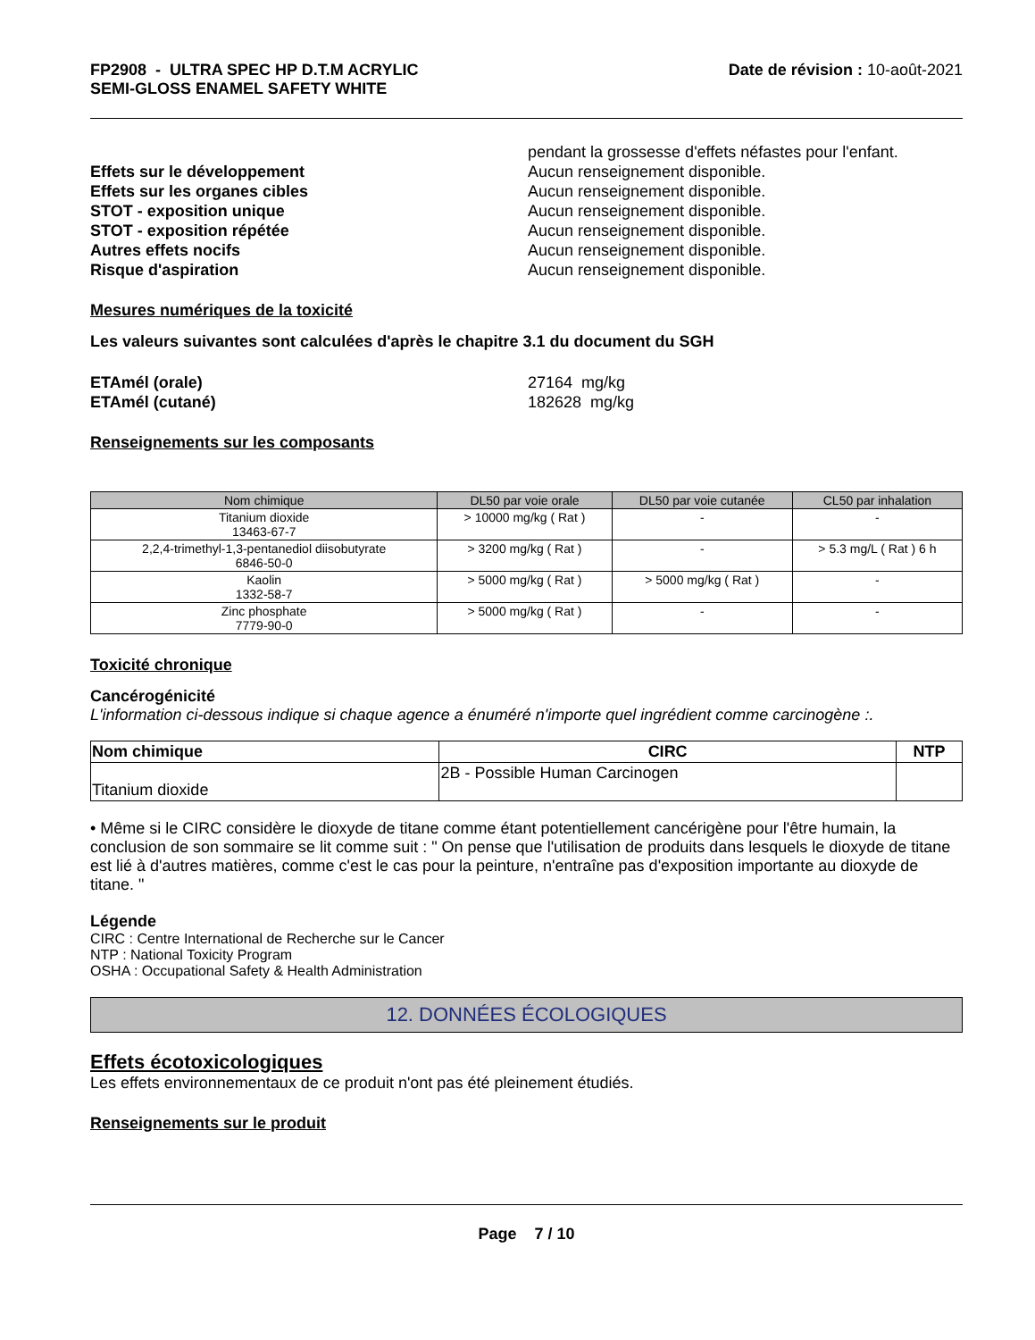FP2908 - ULTRA SPEC HP D.T.M ACRYLIC
SEMI-GLOSS ENAMEL SAFETY WHITE
Date de révision : 10-août-2021
pendant la grossesse d'effets néfastes pour l'enfant.
Effets sur le développement Aucun renseignement disponible.
Effets sur les organes cibles Aucun renseignement disponible.
STOT - exposition unique Aucun renseignement disponible.
STOT - exposition répétée Aucun renseignement disponible.
Autres effets nocifs Aucun renseignement disponible.
Risque d'aspiration Aucun renseignement disponible.
Mesures numériques de la toxicité
Les valeurs suivantes sont calculées d'après le chapitre 3.1 du document du SGH
ETAmél (orale) 27164 mg/kg
ETAmél (cutané) 182628 mg/kg
Renseignements sur les composants
| Nom chimique | DL50 par voie orale | DL50 par voie cutanée | CL50 par inhalation |
| --- | --- | --- | --- |
| Titanium dioxide 13463-67-7 | > 10000 mg/kg ( Rat ) | - | - |
| 2,2,4-trimethyl-1,3-pentanediol diisobutyrate 6846-50-0 | > 3200 mg/kg ( Rat ) | - | > 5.3 mg/L ( Rat ) 6 h |
| Kaolin 1332-58-7 | > 5000 mg/kg ( Rat ) | > 5000 mg/kg ( Rat ) | - |
| Zinc phosphate 7779-90-0 | > 5000 mg/kg ( Rat ) | - | - |
Toxicité chronique
Cancérogénicité
L'information ci-dessous indique si chaque agence a énuméré n'importe quel ingrédient comme carcinogène :.
| Nom chimique | CIRC | NTP |
| --- | --- | --- |
| Titanium dioxide | 2B - Possible Human Carcinogen | |
• Même si le CIRC considère le dioxyde de titane comme étant potentiellement cancérigène pour l'être humain, la conclusion de son sommaire se lit comme suit : " On pense que l'utilisation de produits dans lesquels le dioxyde de titane est lié à d'autres matières, comme c'est le cas pour la peinture, n'entraîne pas d'exposition importante au dioxyde de titane. "
Légende
CIRC : Centre International de Recherche sur le Cancer
NTP : National Toxicity Program
OSHA : Occupational Safety & Health Administration
12. DONNÉES ÉCOLOGIQUES
Effets écotoxicologiques
Les effets environnementaux de ce produit n'ont pas été pleinement étudiés.
Renseignements sur le produit
Page 7 / 10